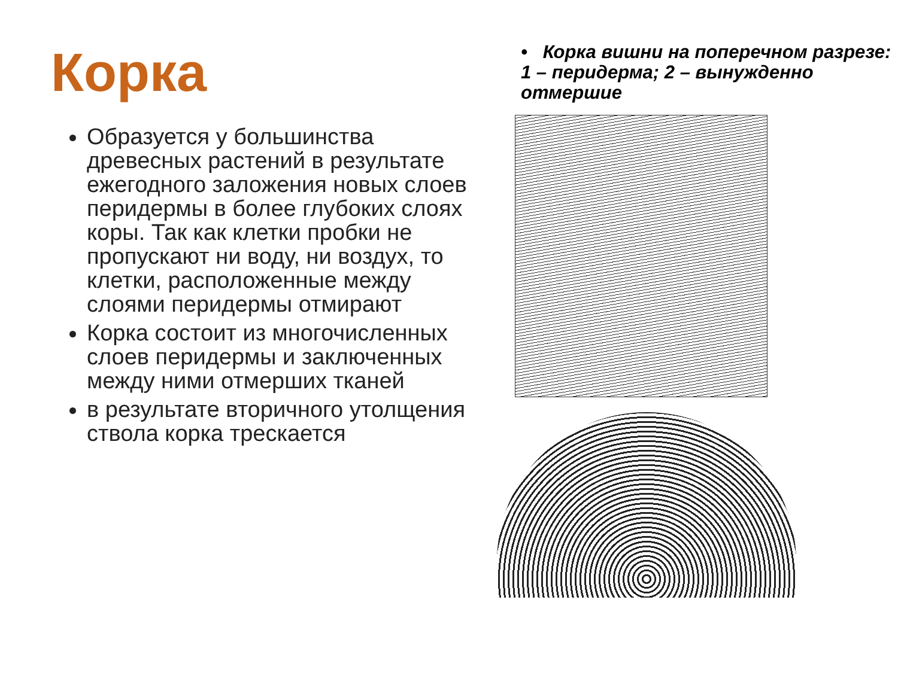Корка
Образуется у большинства древесных растений в результате ежегодного заложения новых слоев перидермы в более глубоких слоях коры. Так как клетки пробки не пропускают ни воду, ни воздух, то клетки, расположенные между слоями перидермы отмирают
Корка состоит из многочисленных слоев перидермы и заключенных между ними отмерших тканей
в результате вторичного утолщения ствола корка трескается
• Корка вишни на поперечном разрезе: 1 – перидерма; 2 – вынужденно отмершие